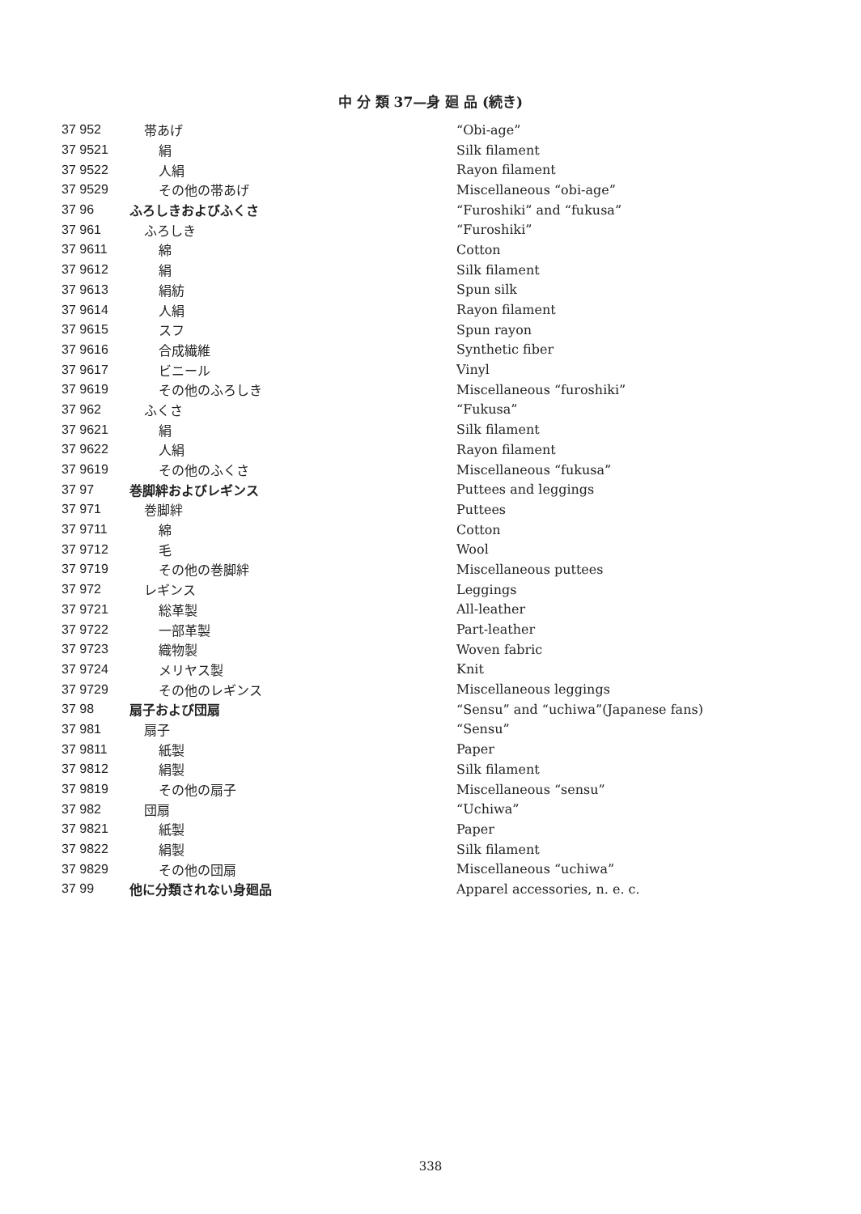中 分 類 37—身 廻 品 (続き)
| 37 952 | 帯あげ | “Obi-age” |
| 37 9521 | 絹 | Silk filament |
| 37 9522 | 人絹 | Rayon filament |
| 37 9529 | その他の帯あげ | Miscellaneous “obi-age” |
| 37 96 | ふろしきおよびふくさ | “Furoshiki” and “fukusa” |
| 37 961 | ふろしき | “Furoshiki” |
| 37 9611 | 綿 | Cotton |
| 37 9612 | 絹 | Silk filament |
| 37 9613 | 絹紡 | Spun silk |
| 37 9614 | 人絹 | Rayon filament |
| 37 9615 | スフ | Spun rayon |
| 37 9616 | 合成繊維 | Synthetic fiber |
| 37 9617 | ビニール | Vinyl |
| 37 9619 | その他のふろしき | Miscellaneous “furoshiki” |
| 37 962 | ふくさ | “Fukusa” |
| 37 9621 | 絹 | Silk filament |
| 37 9622 | 人絹 | Rayon filament |
| 37 9619 | その他のふくさ | Miscellaneous “fukusa” |
| 37 97 | 巻脚絆およびレギンス | Puttees and leggings |
| 37 971 | 巻脚絆 | Puttees |
| 37 9711 | 綿 | Cotton |
| 37 9712 | 毛 | Wool |
| 37 9719 | その他の巻脚絆 | Miscellaneous puttees |
| 37 972 | レギンス | Leggings |
| 37 9721 | 総革製 | All-leather |
| 37 9722 | 一部革製 | Part-leather |
| 37 9723 | 織物製 | Woven fabric |
| 37 9724 | メリヤス製 | Knit |
| 37 9729 | その他のレギンス | Miscellaneous leggings |
| 37 98 | 扇子および団扇 | “Sensu” and “uchiwa”(Japanese fans) |
| 37 981 | 扇子 | “Sensu” |
| 37 9811 | 紙製 | Paper |
| 37 9812 | 絹製 | Silk filament |
| 37 9819 | その他の扇子 | Miscellaneous “sensu” |
| 37 982 | 団扇 | “Uchiwa” |
| 37 9821 | 紙製 | Paper |
| 37 9822 | 絹製 | Silk filament |
| 37 9829 | その他の団扇 | Miscellaneous “uchiwa” |
| 37 99 | 他に分類されない身廻品 | Apparel accessories, n. e. c. |
338